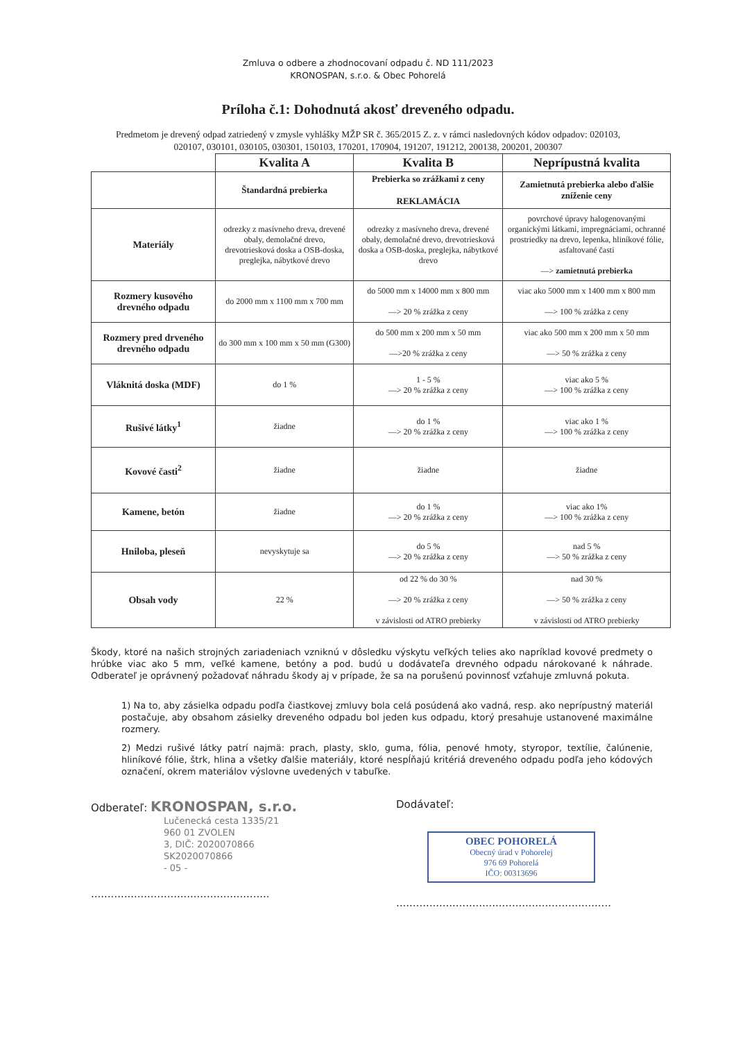Zmluva o odbere a zhodnocovaní odpadu č. ND 111/2023
KRONOSPAN, s.r.o. & Obec Pohorelá
Príloha č.1: Dohodnutá akosť dreveného odpadu.
Predmetom je drevený odpad zatriedený v zmysle vyhlášky MŽP SR č. 365/2015 Z. z. v rámci nasledovných kódov odpadov: 020103, 020107, 030101, 030105, 030301, 150103, 170201, 170904, 191207, 191212, 200138, 200201, 200307
| | Kvalita A | Kvalita B | Neprípustná kvalita |
| | Štandardná prebierka | Prebierka so zrážkami z ceny REKLAMÁCIA | Zamietnutá prebierka alebo ďalšie zníženie ceny |
| Materiály | odrezky z masívneho dreva, drevené obaly, demolačné drevo, drevotriesková doska a OSB-doska, preglejka, nábytkové drevo | odrezky z masívneho dreva, drevené obaly, demolačné drevo, drevotriesková doska a OSB-doska, preglejka, nábytkové drevo | povrchové úpravy halogenovanými organickými látkami, impregnáciami, ochranné prostriedky na drevo, lepenka, hliníkové fólie, asfaltované časti —> zamietnutá prebierka |
| Rozmery kusového drevného odpadu | do 2000 mm x 1100 mm x 700 mm | do 5000 mm x 14000 mm x 800 mm —> 20 % zrážka z ceny | viac ako 5000 mm x 1400 mm x 800 mm —> 100 % zrážka z ceny |
| Rozmery pred drveného drevného odpadu | do 300 mm x 100 mm x 50 mm (G300) | do 500 mm x 200 mm x 50 mm —>20 % zrážka z ceny | viac ako 500 mm x 200 mm x 50 mm —> 50 % zrážka z ceny |
| Vláknitá doska (MDF) | do 1 % | 1 - 5 % —> 20 % zrážka z ceny | viac ako 5 % —> 100 % zrážka z ceny |
| Rušivé látky<sup>1</sup> | žiadne | do 1 % —> 20 % zrážka z ceny | viac ako 1 % —> 100 % zrážka z ceny |
| Kovové časti<sup>2</sup> | žiadne | žiadne | žiadne |
| Kamene, betón | žiadne | do 1 % —> 20 % zrážka z ceny | viac ako 1% —> 100 % zrážka z ceny |
| Hniloba, pleseň | nevyskytuje sa | do 5 % —> 20 % zrážka z ceny | nad 5 % —> 50 % zrážka z ceny |
| Obsah vody | 22 % | od 22 % do 30 % —> 20 % zrážka z ceny v závislosti od ATRO prebierky | nad 30 % —> 50 % zrážka z ceny v závislosti od ATRO prebierky |
Škody, ktoré na našich strojných zariadeniach vzniknú v dôsledku výskytu veľkých telies ako napríklad kovové predmety o hrúbke viac ako 5 mm, veľké kamene, betóny a pod. budú u dodávateľa drevného odpadu nárokované k náhrade. Odberateľ je oprávnený požadovať náhradu škody aj v prípade, že sa na porušenú povinnosť vzťahuje zmluvná pokuta.
1) Na to, aby zásielka odpadu podľa čiastkovej zmluvy bola celá posúdená ako vadná, resp. ako neprípustný materiál postačuje, aby obsahom zásielky dreveného odpadu bol jeden kus odpadu, ktorý presahuje ustanovené maximálne rozmery.
2) Medzi rušivé látky patrí najmä: prach, plasty, sklo, guma, fólia, penové hmoty, styropor, textílie, čalúnenie, hliníkové fólie, štrk, hlina a všetky ďalšie materiály, ktoré nespĺňajú kritériá dreveného odpadu podľa jeho kódových označení, okrem materiálov výslovne uvedených v tabuľke.
Odberateľ: KRONOSPAN, s.r.o.
Lučenecká cesta 1335/21
960 01 ZVOLEN
3, DIČ: 2020070866
SK2020070866
- 05 -
......................................................
Dodávateľ:
OBEC POHORELÁ
Obecný úrad v Pohorelej
976 69 Pohorelá
IČO: 00313696
.................................................................